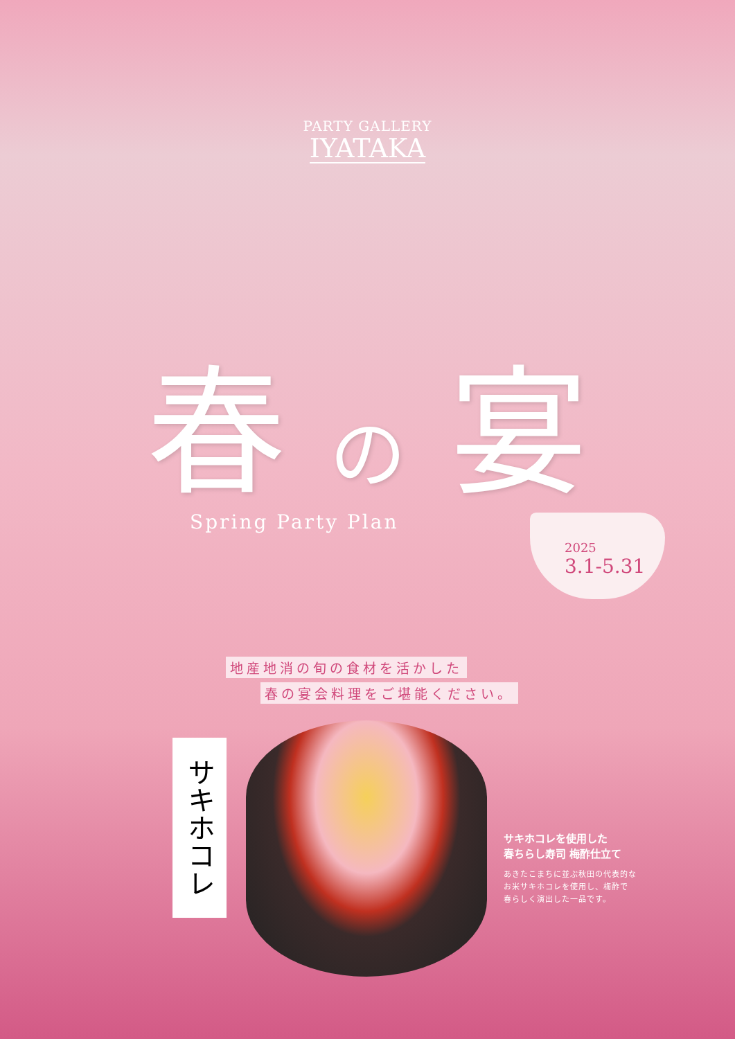PARTY GALLERY
IYATAKA
春 の 宴
Spring Party Plan
2025
3.1-5.31
地産地消の旬の食材を活かした
春の宴会料理をご堪能ください。
サキホコレ
サキホコレを使用した
春ちらし寿司 梅酢仕立て
あきたこまちに並ぶ秋田の代表的な
お米サキホコレを使用し、梅酢で
春らしく演出した一品です。